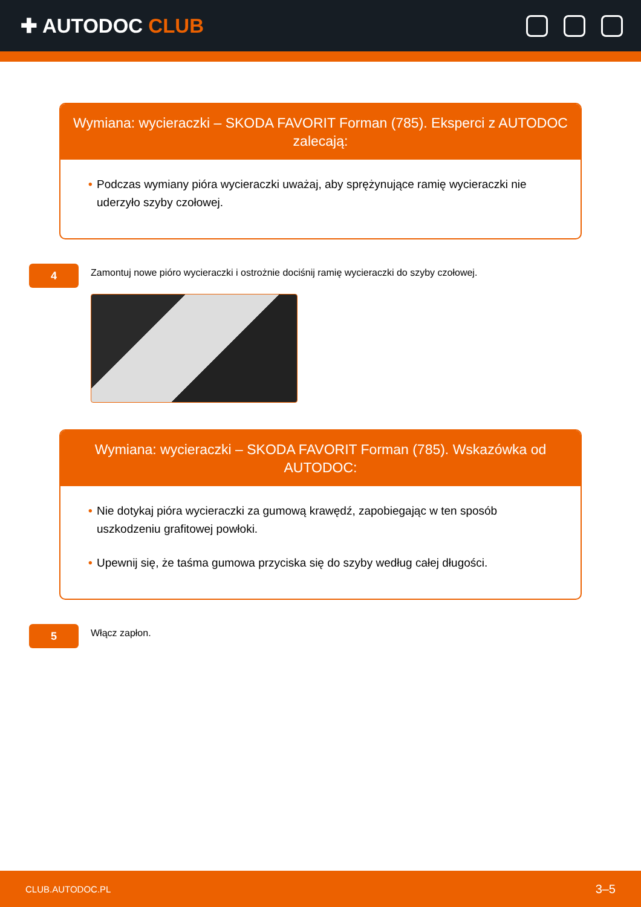✚ AUTODOC CLUB
Wymiana: wycieraczki – SKODA FAVORIT Forman (785). Eksperci z AUTODOC zalecają:
• Podczas wymiany pióra wycieraczki uważaj, aby sprężynujące ramię wycieraczki nie uderzyło szyby czołowej.
4
Zamontuj nowe pióro wycieraczki i ostrożnie dociśnij ramię wycieraczki do szyby czołowej.
Wymiana: wycieraczki – SKODA FAVORIT Forman (785). Wskazówka od AUTODOC:
• Nie dotykaj pióra wycieraczki za gumową krawędź, zapobiegając w ten sposób uszkodzeniu grafitowej powłoki.
• Upewnij się, że taśma gumowa przyciska się do szyby według całej długości.
5
Włącz zapłon.
CLUB.AUTODOC.PL 3–5